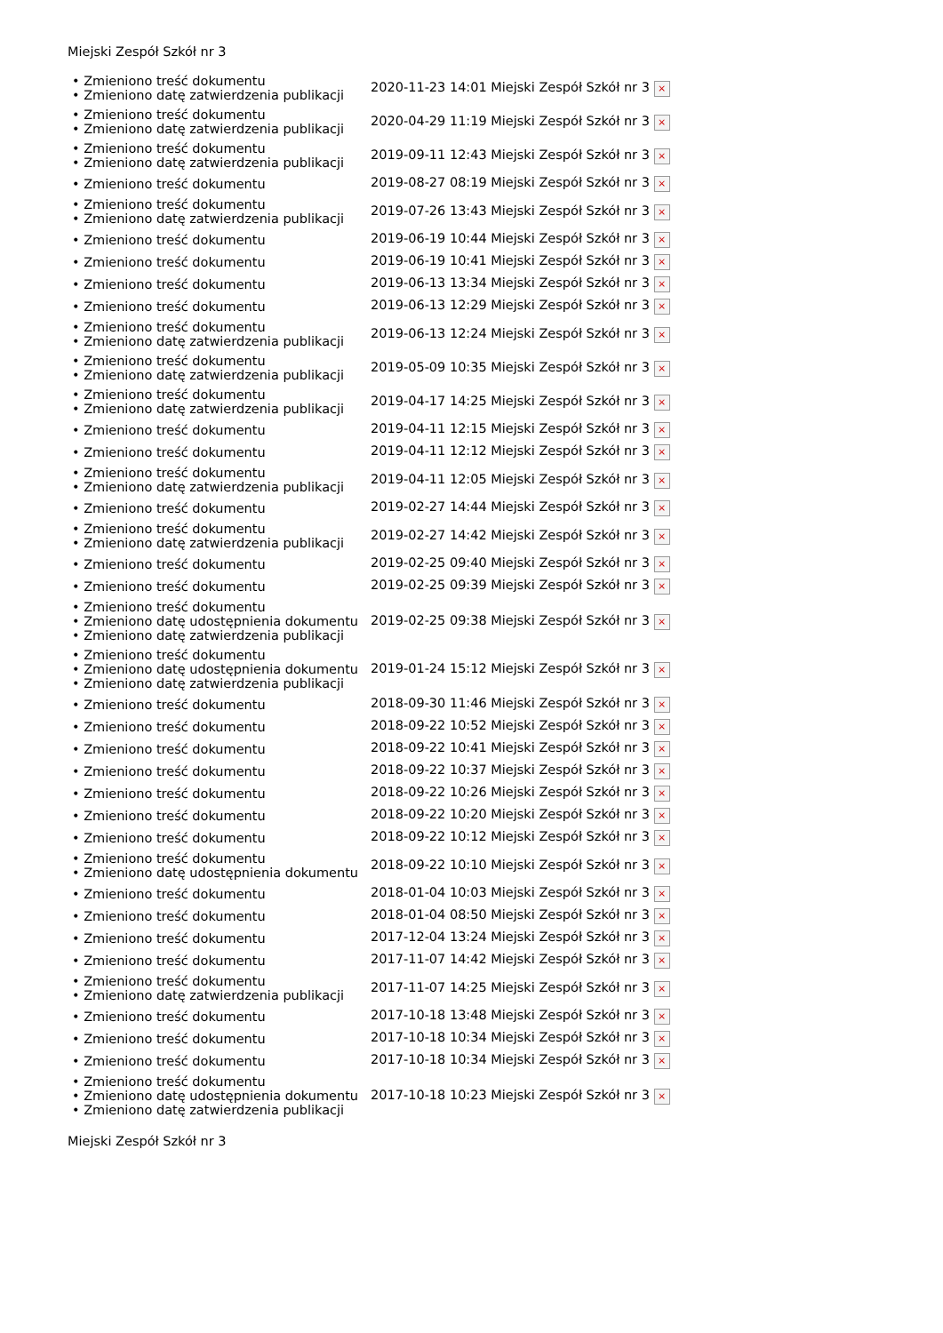Miejski Zespół Szkół nr 3
| • Zmieniono treść dokumentu • Zmieniono datę zatwierdzenia publikacji | 2020-11-23 14:01 Miejski Zespół Szkół nr 3 × |
| • Zmieniono treść dokumentu • Zmieniono datę zatwierdzenia publikacji | 2020-04-29 11:19 Miejski Zespół Szkół nr 3 × |
| • Zmieniono treść dokumentu • Zmieniono datę zatwierdzenia publikacji | 2019-09-11 12:43 Miejski Zespół Szkół nr 3 × |
| • Zmieniono treść dokumentu | 2019-08-27 08:19 Miejski Zespół Szkół nr 3 × |
| • Zmieniono treść dokumentu • Zmieniono datę zatwierdzenia publikacji | 2019-07-26 13:43 Miejski Zespół Szkół nr 3 × |
| • Zmieniono treść dokumentu | 2019-06-19 10:44 Miejski Zespół Szkół nr 3 × |
| • Zmieniono treść dokumentu | 2019-06-19 10:41 Miejski Zespół Szkół nr 3 × |
| • Zmieniono treść dokumentu | 2019-06-13 13:34 Miejski Zespół Szkół nr 3 × |
| • Zmieniono treść dokumentu | 2019-06-13 12:29 Miejski Zespół Szkół nr 3 × |
| • Zmieniono treść dokumentu • Zmieniono datę zatwierdzenia publikacji | 2019-06-13 12:24 Miejski Zespół Szkół nr 3 × |
| • Zmieniono treść dokumentu • Zmieniono datę zatwierdzenia publikacji | 2019-05-09 10:35 Miejski Zespół Szkół nr 3 × |
| • Zmieniono treść dokumentu • Zmieniono datę zatwierdzenia publikacji | 2019-04-17 14:25 Miejski Zespół Szkół nr 3 × |
| • Zmieniono treść dokumentu | 2019-04-11 12:15 Miejski Zespół Szkół nr 3 × |
| • Zmieniono treść dokumentu | 2019-04-11 12:12 Miejski Zespół Szkół nr 3 × |
| • Zmieniono treść dokumentu • Zmieniono datę zatwierdzenia publikacji | 2019-04-11 12:05 Miejski Zespół Szkół nr 3 × |
| • Zmieniono treść dokumentu | 2019-02-27 14:44 Miejski Zespół Szkół nr 3 × |
| • Zmieniono treść dokumentu • Zmieniono datę zatwierdzenia publikacji | 2019-02-27 14:42 Miejski Zespół Szkół nr 3 × |
| • Zmieniono treść dokumentu | 2019-02-25 09:40 Miejski Zespół Szkół nr 3 × |
| • Zmieniono treść dokumentu | 2019-02-25 09:39 Miejski Zespół Szkół nr 3 × |
| • Zmieniono treść dokumentu • Zmieniono datę udostępnienia dokumentu • Zmieniono datę zatwierdzenia publikacji | 2019-02-25 09:38 Miejski Zespół Szkół nr 3 × |
| • Zmieniono treść dokumentu • Zmieniono datę udostępnienia dokumentu • Zmieniono datę zatwierdzenia publikacji | 2019-01-24 15:12 Miejski Zespół Szkół nr 3 × |
| • Zmieniono treść dokumentu | 2018-09-30 11:46 Miejski Zespół Szkół nr 3 × |
| • Zmieniono treść dokumentu | 2018-09-22 10:52 Miejski Zespół Szkół nr 3 × |
| • Zmieniono treść dokumentu | 2018-09-22 10:41 Miejski Zespół Szkół nr 3 × |
| • Zmieniono treść dokumentu | 2018-09-22 10:37 Miejski Zespół Szkół nr 3 × |
| • Zmieniono treść dokumentu | 2018-09-22 10:26 Miejski Zespół Szkół nr 3 × |
| • Zmieniono treść dokumentu | 2018-09-22 10:20 Miejski Zespół Szkół nr 3 × |
| • Zmieniono treść dokumentu | 2018-09-22 10:12 Miejski Zespół Szkół nr 3 × |
| • Zmieniono treść dokumentu • Zmieniono datę udostępnienia dokumentu | 2018-09-22 10:10 Miejski Zespół Szkół nr 3 × |
| • Zmieniono treść dokumentu | 2018-01-04 10:03 Miejski Zespół Szkół nr 3 × |
| • Zmieniono treść dokumentu | 2018-01-04 08:50 Miejski Zespół Szkół nr 3 × |
| • Zmieniono treść dokumentu | 2017-12-04 13:24 Miejski Zespół Szkół nr 3 × |
| • Zmieniono treść dokumentu | 2017-11-07 14:42 Miejski Zespół Szkół nr 3 × |
| • Zmieniono treść dokumentu • Zmieniono datę zatwierdzenia publikacji | 2017-11-07 14:25 Miejski Zespół Szkół nr 3 × |
| • Zmieniono treść dokumentu | 2017-10-18 13:48 Miejski Zespół Szkół nr 3 × |
| • Zmieniono treść dokumentu | 2017-10-18 10:34 Miejski Zespół Szkół nr 3 × |
| • Zmieniono treść dokumentu | 2017-10-18 10:34 Miejski Zespół Szkół nr 3 × |
| • Zmieniono treść dokumentu • Zmieniono datę udostępnienia dokumentu • Zmieniono datę zatwierdzenia publikacji | 2017-10-18 10:23 Miejski Zespół Szkół nr 3 × |
Miejski Zespół Szkół nr 3